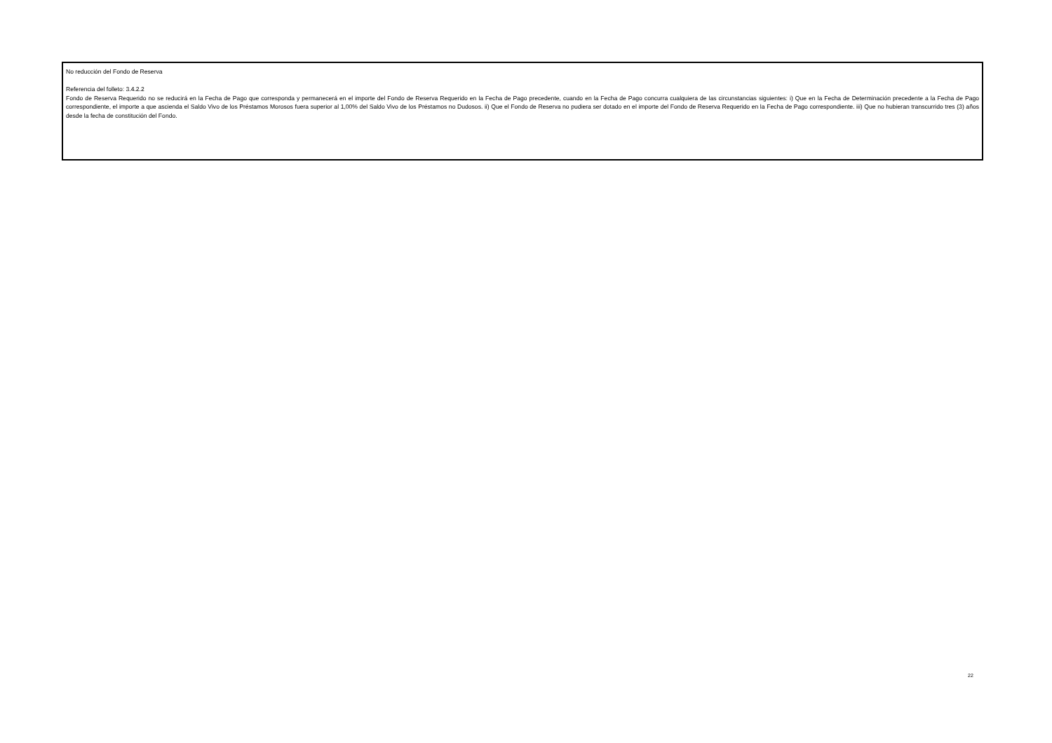No reducción del Fondo de Reserva
Referencia del folleto: 3.4.2.2
Fondo de Reserva Requerido no se reducirá en la Fecha de Pago que corresponda y permanecerá en el importe del Fondo de Reserva Requerido en la Fecha de Pago precedente, cuando en la Fecha de Pago concurra cualquiera de las circunstancias siguientes: i) Que en la Fecha de Determinación precedente a la Fecha de Pago correspondiente, el importe a que ascienda el Saldo Vivo de los Préstamos Morosos fuera superior al 1,00% del Saldo Vivo de los Préstamos no Dudosos. ii) Que el Fondo de Reserva no pudiera ser dotado en el importe del Fondo de Reserva Requerido en la Fecha de Pago correspondiente. iii) Que no hubieran transcurrido tres (3) años desde la fecha de constitución del Fondo.
22